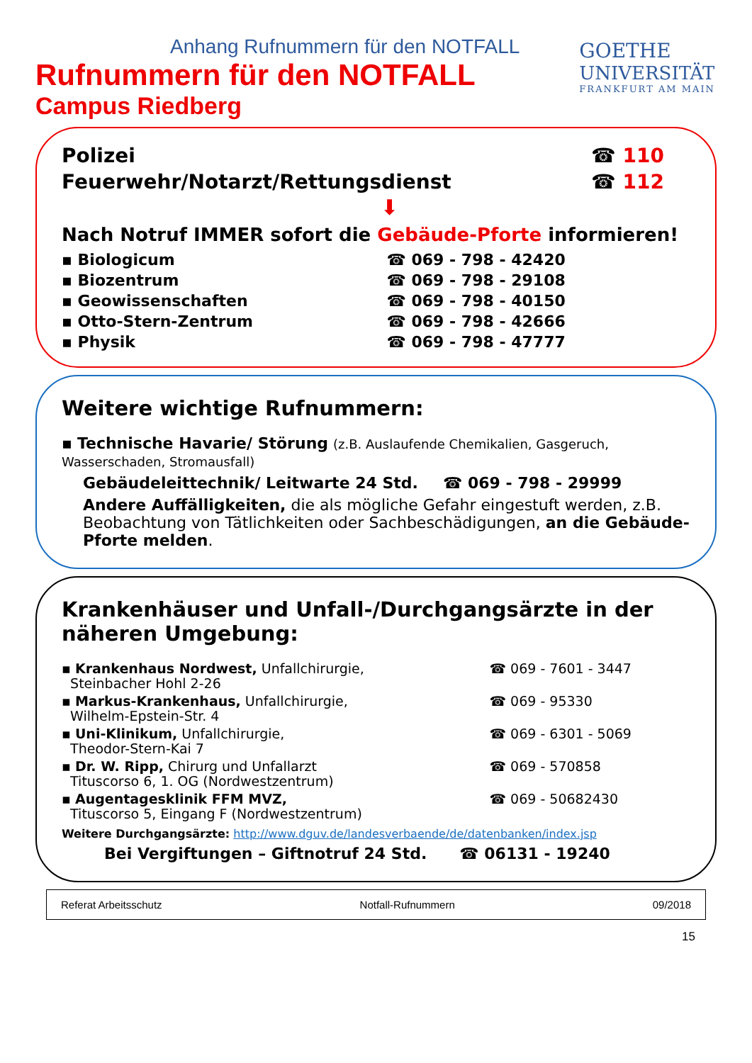Anhang Rufnummern für den NOTFALL
Rufnummern für den NOTFALL
Campus Riedberg
GOETHE
UNIVERSITÄT
FRANKFURT AM MAIN
| Polizei | ☎ 110 |
| Feuerwehr/Notarzt/Rettungsdienst | ☎ 112 |
⬇
Nach Notruf IMMER sofort die Gebäude-Pforte informieren!
| ▪ Biologicum | ☎ 069 - 798 - 42420 |
| ▪ Biozentrum | ☎ 069 - 798 - 29108 |
| ▪ Geowissenschaften | ☎ 069 - 798 - 40150 |
| ▪ Otto-Stern-Zentrum | ☎ 069 - 798 - 42666 |
| ▪ Physik | ☎ 069 - 798 - 47777 |
Weitere wichtige Rufnummern:
▪ Technische Havarie/ Störung (z.B. Auslaufende Chemikalien, Gasgeruch, Wasserschaden, Stromausfall)
Gebäudeleittechnik/ Leitwarte 24 Std. ☎ 069 - 798 - 29999
Andere Auffälligkeiten, die als mögliche Gefahr eingestuft werden, z.B. Beobachtung von Tätlichkeiten oder Sachbeschädigungen, an die Gebäude-Pforte melden.
Krankenhäuser und Unfall-/Durchgangsärzte in der näheren Umgebung:
| ▪ Krankenhaus Nordwest, Unfallchirurgie, Steinbacher Hohl 2-26 | ☎ 069 - 7601 - 3447 |
| ▪ Markus-Krankenhaus, Unfallchirurgie, Wilhelm-Epstein-Str. 4 | ☎ 069 - 95330 |
| ▪ Uni-Klinikum, Unfallchirurgie, Theodor-Stern-Kai 7 | ☎ 069 - 6301 - 5069 |
| ▪ Dr. W. Ripp, Chirurg und Unfallarzt Tituscorso 6, 1. OG (Nordwestzentrum) | ☎ 069 - 570858 |
| ▪ Augentagesklinik FFM MVZ, Tituscorso 5, Eingang F (Nordwestzentrum) | ☎ 069 - 50682430 |
Weitere Durchgangsärzte: http://www.dguv.de/landesverbaende/de/datenbanken/index.jsp
Bei Vergiftungen – Giftnotruf 24 Std. ☎ 06131 - 19240
Referat Arbeitsschutz Notfall-Rufnummern 09/2018
15